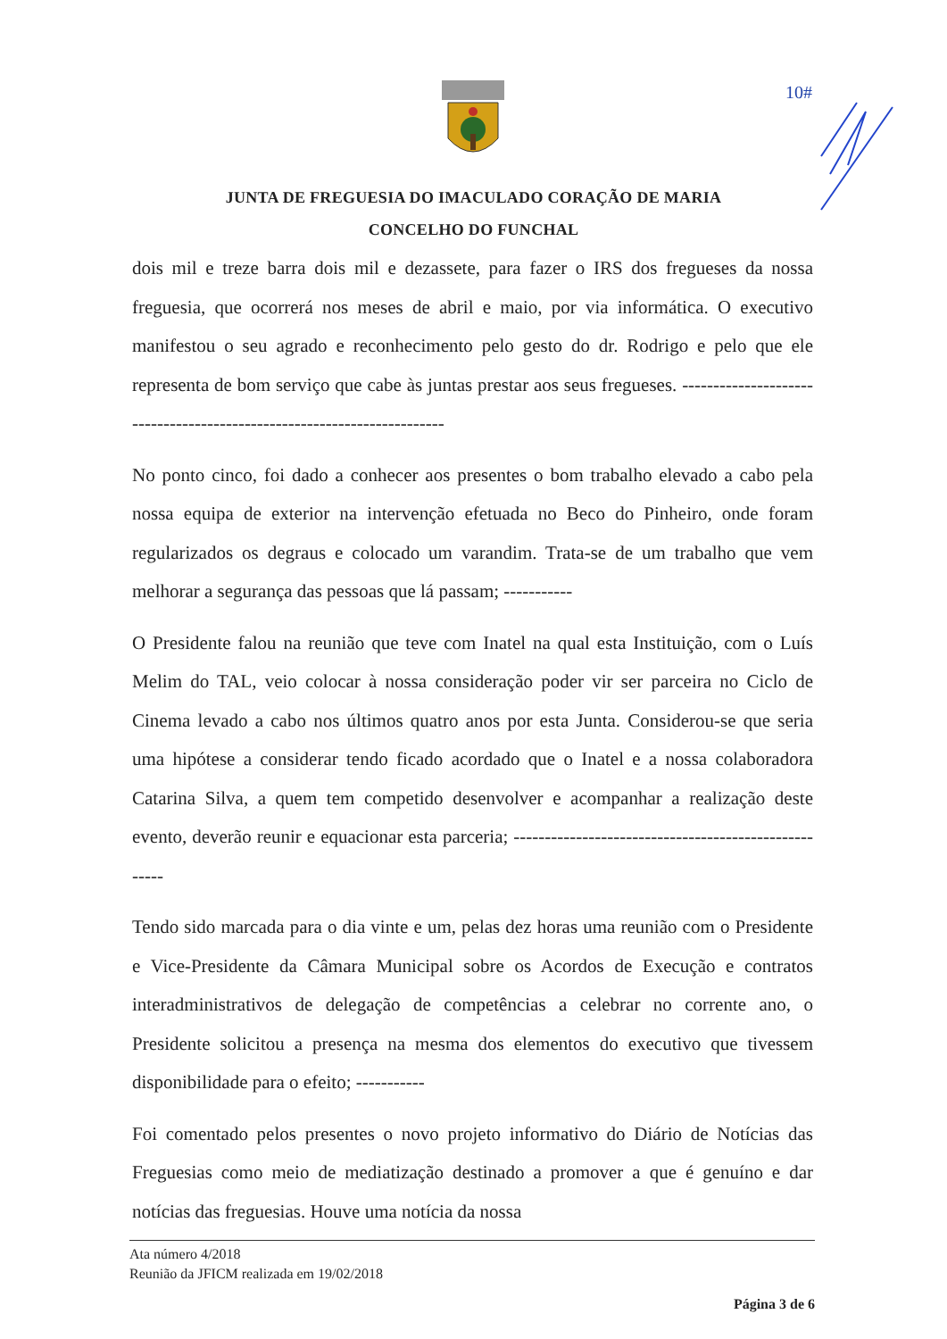10#
JUNTA DE FREGUESIA DO IMACULADO CORAÇÃO DE MARIA
CONCELHO DO FUNCHAL
dois mil e treze barra dois mil e dezassete, para fazer o IRS dos fregueses da nossa freguesia, que ocorrerá nos meses de abril e maio, por via informática. O executivo manifestou o seu agrado e reconhecimento pelo gesto do dr. Rodrigo e pelo que ele representa de bom serviço que cabe às juntas prestar aos seus fregueses. -----------------------------------------------------------------------
No ponto cinco, foi dado a conhecer aos presentes o bom trabalho elevado a cabo pela nossa equipa de exterior na intervenção efetuada no Beco do Pinheiro, onde foram regularizados os degraus e colocado um varandim. Trata-se de um trabalho que vem melhorar a segurança das pessoas que lá passam; -----------
O Presidente falou na reunião que teve com Inatel na qual esta Instituição, com o Luís Melim do TAL, veio colocar à nossa consideração poder vir ser parceira no Ciclo de Cinema levado a cabo nos últimos quatro anos por esta Junta. Considerou-se que seria uma hipótese a considerar tendo ficado acordado que o Inatel e a nossa colaboradora Catarina Silva, a quem tem competido desenvolver e acompanhar a realização deste evento, deverão reunir e equacionar esta parceria; -----------------------------------------------------
Tendo sido marcada para o dia vinte e um, pelas dez horas uma reunião com o Presidente e Vice-Presidente da Câmara Municipal sobre os Acordos de Execução e contratos interadministrativos de delegação de competências a celebrar no corrente ano, o Presidente solicitou a presença na mesma dos elementos do executivo que tivessem disponibilidade para o efeito; -----------
Foi comentado pelos presentes o novo projeto informativo do Diário de Notícias das Freguesias como meio de mediatização destinado a promover a que é genuíno e dar notícias das freguesias. Houve uma notícia da nossa
Ata número 4/2018
Reunião da JFICM realizada em 19/02/2018
Página 3 de 6